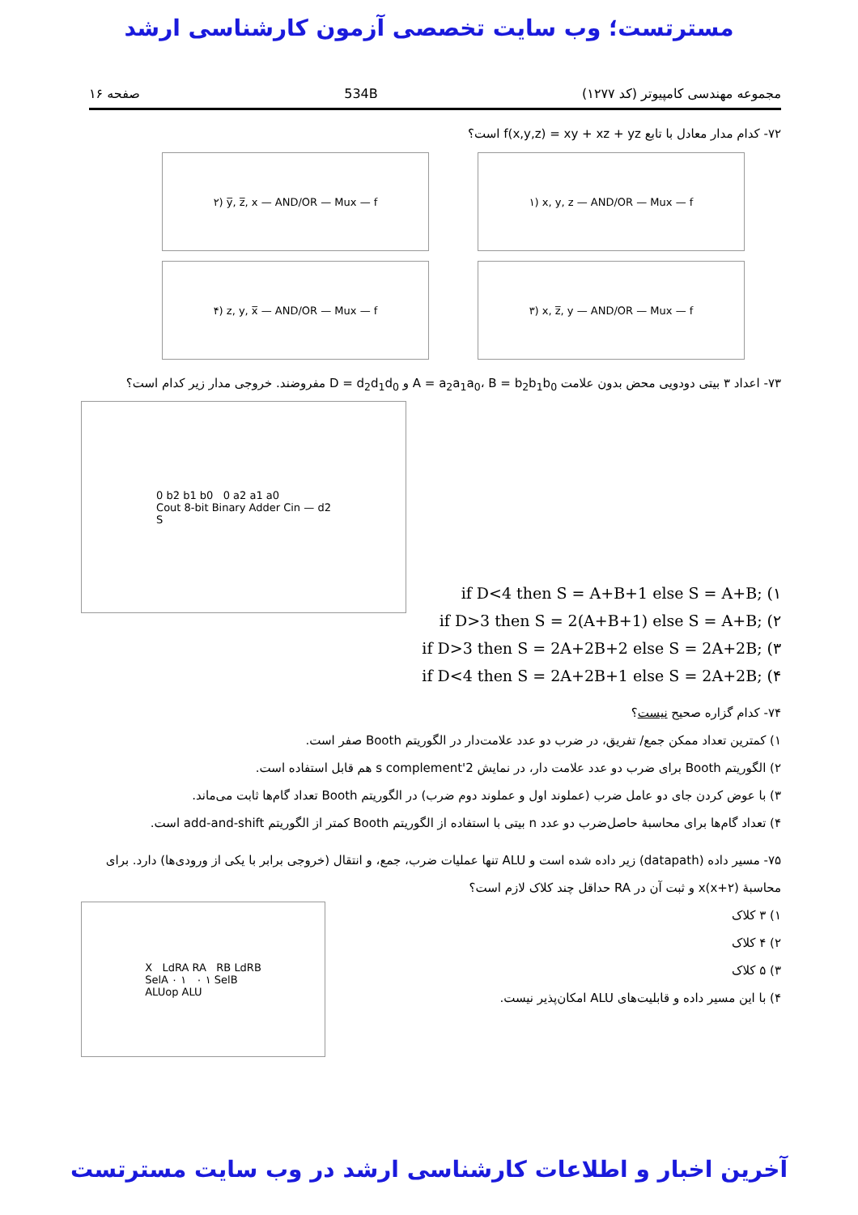مسترتست؛ وب سایت تخصصی آزمون کارشناسی ارشد
مجموعه مهندسی کامپیوتر (کد ۱۲۷۷) 534B صفحه ۱۶
۷۲- کدام مدار معادل با تابع f(x,y,z) = xy + xz + yz است؟
۱) x, y, z — AND/OR — Mux — f ۲) y̅, z̅, x — AND/OR — Mux — f
۳) x, z̅, y — AND/OR — Mux — f ۴) z, y, x̅ — AND/OR — Mux — f
۷۳- اعداد ۳ بیتی دودویی محض بدون علامت A = a<sub>2</sub>a<sub>1</sub>a<sub>0</sub>، B = b<sub>2</sub>b<sub>1</sub>b<sub>0</sub> و D = d<sub>2</sub>d<sub>1</sub>d<sub>0</sub> مفروضند. خروجی مدار زیر کدام است؟
if D<4 then S = A+B+1 else S = A+B; (۱
if D>3 then S = 2(A+B+1) else S = A+B; (۲
if D>3 then S = 2A+2B+2 else S = 2A+2B; (۳
if D<4 then S = 2A+2B+1 else S = 2A+2B; (۴
0 b2 b1 b0 0 a2 a1 a0
Cout 8-bit Binary Adder Cin — d2
S
۷۴- کدام گزاره صحیح نیست؟
۱) کمترین تعداد ممکن جمع/ تفریق، در ضرب دو عدد علامت‌دار در الگوریتم Booth صفر است.
۲) الگوریتم Booth برای ضرب دو عدد علامت دار، در نمایش 2's complement هم قابل استفاده است.
۳) با عوض کردن جای دو عامل ضرب (عملوند اول و عملوند دوم ضرب) در الگوریتم Booth تعداد گام‌ها ثابت می‌ماند.
۴) تعداد گام‌ها برای محاسبهٔ حاصل‌ضرب دو عدد n بیتی با استفاده از الگوریتم Booth کمتر از الگوریتم add-and-shift است.
۷۵- مسیر داده (datapath) زیر داده شده است و ALU تنها عملیات ضرب، جمع، و انتقال (خروجی برابر با یکی از ورودی‌ها) دارد. برای محاسبهٔ x(x+۲) و ثبت آن در RA حداقل چند کلاک لازم است؟
۱) ۳ کلاک
۲) ۴ کلاک
۳) ۵ کلاک
۴) با این مسیر داده و قابلیت‌های ALU امکان‌پذیر نیست.
X LdRA RA RB LdRB
SelA ۰ ۱ ۰ ۱ SelB
ALUop ALU
آخرین اخبار و اطلاعات کارشناسی ارشد در وب سایت مسترتست